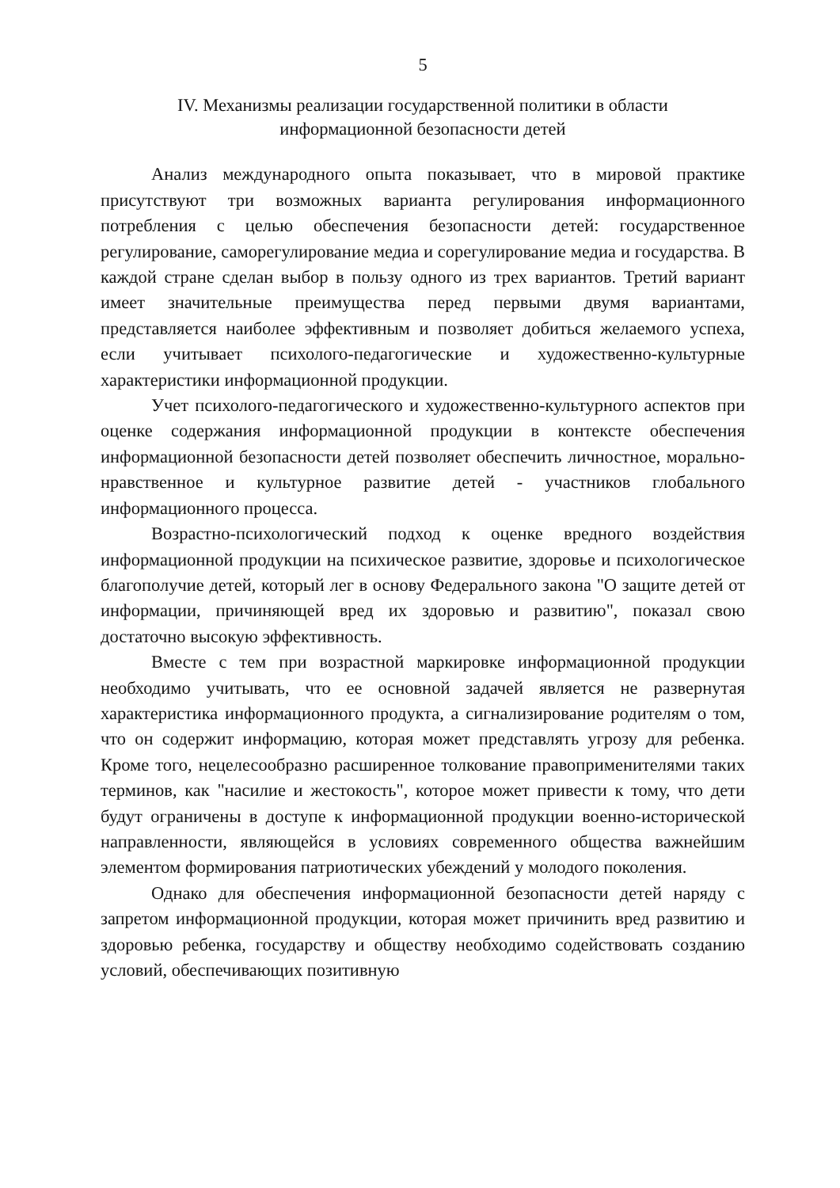5
IV. Механизмы реализации государственной политики в области
информационной безопасности детей
Анализ международного опыта показывает, что в мировой практике присутствуют три возможных варианта регулирования информационного потребления с целью обеспечения безопасности детей: государственное регулирование, саморегулирование медиа и сорегулирование медиа и государства. В каждой стране сделан выбор в пользу одного из трех вариантов. Третий вариант имеет значительные преимущества перед первыми двумя вариантами, представляется наиболее эффективным и позволяет добиться желаемого успеха, если учитывает психолого-педагогические и художественно-культурные характеристики информационной продукции.
Учет психолого-педагогического и художественно-культурного аспектов при оценке содержания информационной продукции в контексте обеспечения информационной безопасности детей позволяет обеспечить личностное, морально-нравственное и культурное развитие детей - участников глобального информационного процесса.
Возрастно-психологический подход к оценке вредного воздействия информационной продукции на психическое развитие, здоровье и психологическое благополучие детей, который лег в основу Федерального закона "О защите детей от информации, причиняющей вред их здоровью и развитию", показал свою достаточно высокую эффективность.
Вместе с тем при возрастной маркировке информационной продукции необходимо учитывать, что ее основной задачей является не развернутая характеристика информационного продукта, а сигнализирование родителям о том, что он содержит информацию, которая может представлять угрозу для ребенка. Кроме того, нецелесообразно расширенное толкование правоприменителями таких терминов, как "насилие и жестокость", которое может привести к тому, что дети будут ограничены в доступе к информационной продукции военно-исторической направленности, являющейся в условиях современного общества важнейшим элементом формирования патриотических убеждений у молодого поколения.
Однако для обеспечения информационной безопасности детей наряду с запретом информационной продукции, которая может причинить вред развитию и здоровью ребенка, государству и обществу необходимо содействовать созданию условий, обеспечивающих позитивную